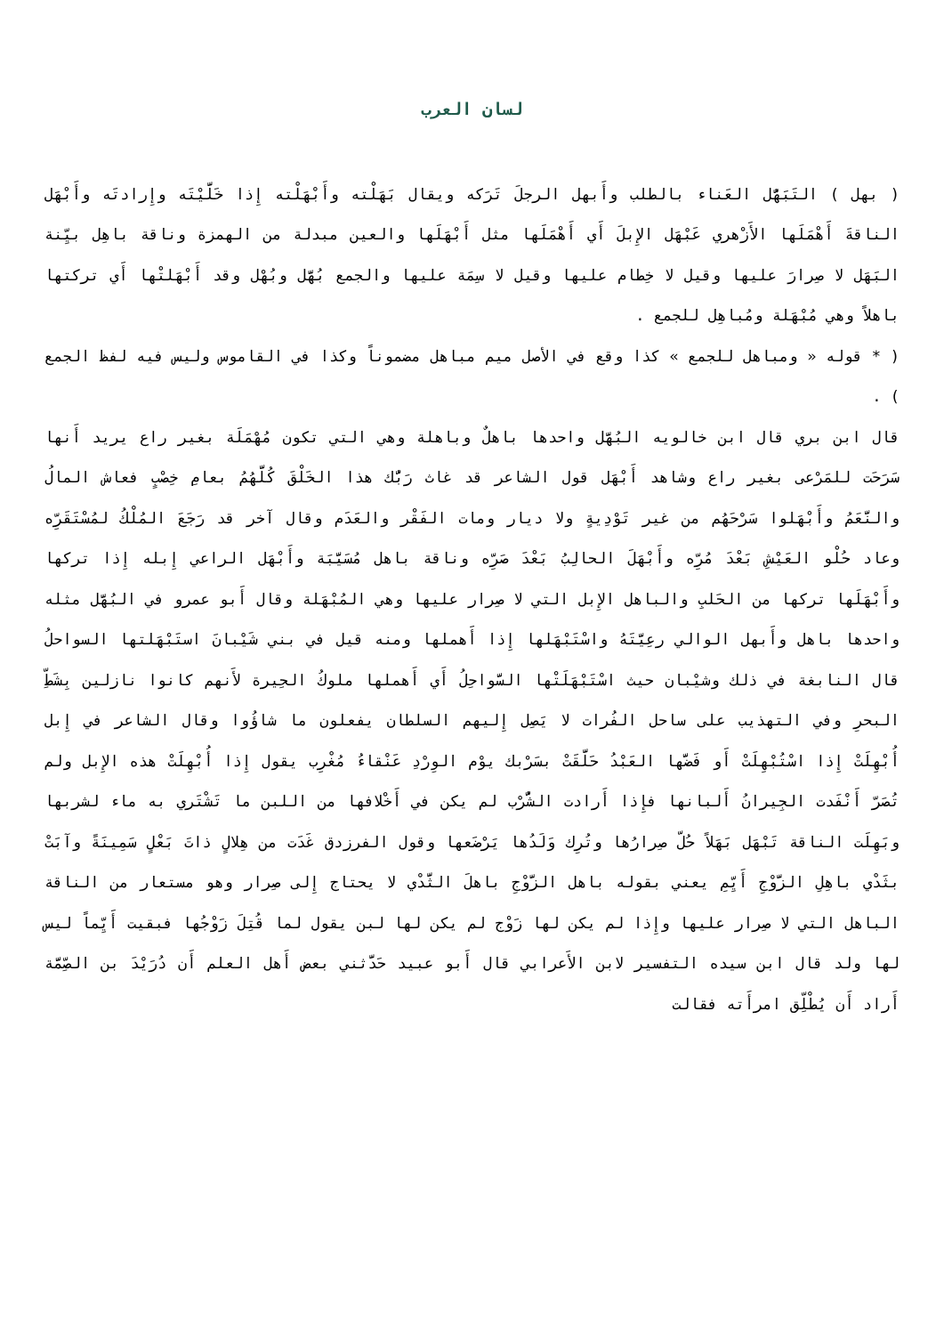لسان العرب
( بهل ) التَبَهُّل العَناء بالطلب وأَبهل الرجلَ تَرَكه ويقال بَهَلْته وأَبْهَلْته إِذا خَلَّيْتَه وإِرادتَه وأَبْهَل الناقةَ أَهْمَلَها الأَزْهري عَبْهَل الإِبلَ أَي أَهْمَلَها مثل أَبْهَلَها والعين مبدلة من الهمزة وناقة باهِل بيِّنة البَهَل لا صِرارَ عليها وقيل لا خِطام عليها وقيل لا سِمَة عليها والجمع بُهَّل وبُهْل وقد أَبْهَلتْها أَي تركتها باهلاً وهي مُبْهَلة ومُباهِل للجمع .
( * قوله « ومباهل للجمع » كذا وقع في الأصل ميم مباهل مضموناً وكذا في القاموس وليس فيه لفظ الجمع ) .
قال ابن بري قال ابن خالويه البُهَّل واحدها باهلٌ وباهلة وهي التي تكون مُهْمَلَة بغير راع يريد أَنها سَرَحَت للمَرْعى بغير راع وشاهد أَبْهَل قول الشاعر قد غاث رَبُّك هذا الخَلْقَ كُلَّهُمُ بعامِ خِصْبٍ فعاش المالُ والنَّعَمُ وأَبْهَلوا سَرْحَهُم من غير تَوْدِيةٍ ولا ديار ومات الفَقْر والعَدَم وقال آخر قد رَجَعَ المُلْكُ لمُسْتَقَرِّه وعاد حُلْو العَيْشِ بَعْدَ مُرِّه وأَبْهَلَ الحالِبُ بَعْدَ صَرِّه وناقة باهل مُسَيَّبَة وأَبْهَل الراعي إِبله إِذا تركها وأَبْهَلَها تركها من الحَلبِ والباهل الإِبل التي لا صِرار عليها وهي المُبْهَلة وقال أَبو عمرو في البُهَّل مثله واحدها باهل وأَبهل الوالي رعِيَّتَهُ واسْتَبْهَلها إِذا أَهملها ومنه قيل في بني شَيْبانَ استَبْهَلتها السواحلُ قال النابغة في ذلك وشيْبان حيث اسْتَبْهَلَتْها السَّواحِلُ أَي أَهملها ملوكُ الحِيرة لأَنهم كانوا نازلين بِشَطِّ البحرِ وفي التهذيب على ساحل الفُرات لا يَصِل إِليهم السلطان يفعلون ما شاؤُوا وقال الشاعر في إِبل أُبْهِلَتْ إِذا اسْتُبْهِلَتْ أَو فَضَّها العَبْدُ حَلَّقَتْ بسَرْبك يوْم الوِرْدِ عَنْقاءُ مُغْرِب يقول إِذا أُبْهِلَتْ هذه الإِبل ولم تُصَرّ أَنْفَدت الجِيرانُ أَلبانها فإِذا أَرادت الشُّرْب لم يكن في أَخْلافها من اللبن ما تَشْتَري به ماء لشربها وبَهِلَت الناقة تَبْهَل بَهَلاً حُلّ صِرارُها وتُرِك وَلَدُها يَرْضَعها وقول الفرزدق غَدَت من هِلالٍ ذاتَ بَعْلٍ سَمِينَةً وآبَتْ بثَدْي باهِلِ الزَّوْجِ أَيِّمِ يعني بقوله باهل الزَّوْجِ باهلَ الثَّدْي لا يحتاج إِلى صِرار وهو مستعار من الناقة الباهل التي لا صِرار عليها وإِذا لم يكن لها زَوْج لم يكن لها لبن يقول لما قُتِلَ زَوْجُها فبقيت أَيِّماً ليس لها ولد قال ابن سيده التفسير لابن الأَعرابي قال أَبو عبيد حَدَّثني بعض أَهل العلم أَن دُرَيْدَ بن الصِّمَّة أَراد أَن يُطْلِّق امرأَته فقالت